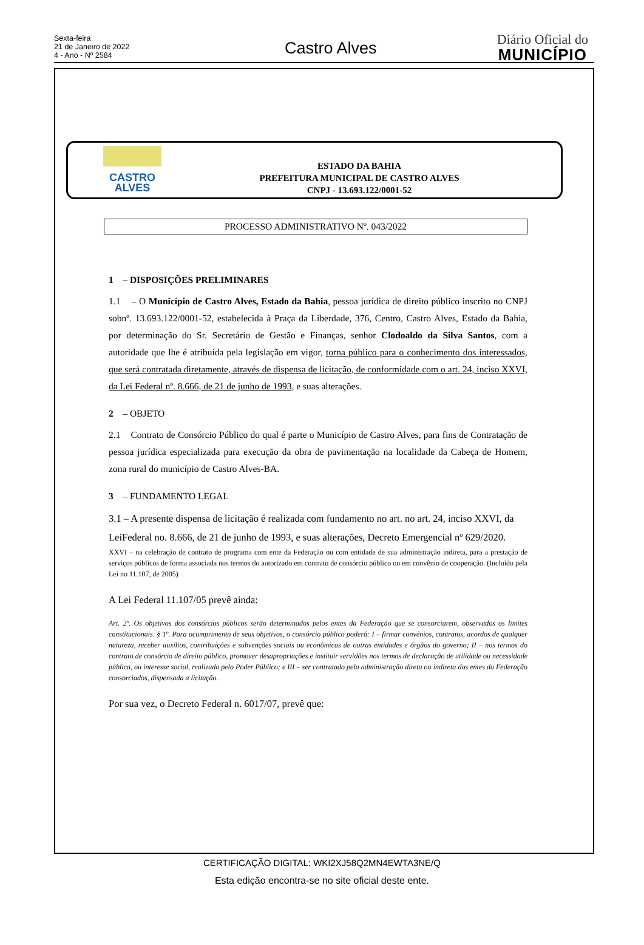Sexta-feira
21 de Janeiro de 2022
4 - Ano - Nº 2584
Castro Alves
Diário Oficial do
MUNICÍPIO
CASTRO
ALVES
ESTADO DA BAHIA
PREFEITURA MUNICIPAL DE CASTRO ALVES
CNPJ - 13.693.122/0001-52
PROCESSO ADMINISTRATIVO Nº. 043/2022
1 – DISPOSIÇÕES PRELIMINARES
1.1 – O Município de Castro Alves, Estado da Bahia, pessoa jurídica de direito público inscrito no CNPJ sobnº. 13.693.122/0001-52, estabelecida à Praça da Liberdade, 376, Centro, Castro Alves, Estado da Bahia, por determinação do Sr. Secretário de Gestão e Finanças, senhor Clodoaldo da Silva Santos, com a autoridade que lhe é atribuída pela legislação em vigor, torna público para o conhecimento dos interessados, que será contratada diretamente, através de dispensa de licitação, de conformidade com o art. 24, inciso XXVI, da Lei Federal nº. 8.666, de 21 de junho de 1993, e suas alterações.
2 – OBJETO
2.1 Contrato de Consórcio Público do qual é parte o Município de Castro Alves, para fins de Contratação de pessoa jurídica especializada para execução da obra de pavimentação na localidade da Cabeça de Homem, zona rural do município de Castro Alves-BA.
3 – FUNDAMENTO LEGAL
3.1 – A presente dispensa de licitação é realizada com fundamento no art. no art. 24, inciso XXVI, da LeiFederal no. 8.666, de 21 de junho de 1993, e suas alterações, Decreto Emergencial nº 629/2020.
XXVI – na celebração de contrato de programa com ente da Federação ou com entidade de sua administração indireta, para a prestação de serviços públicos de forma associada nos termos do autorizado em contrato de consórcio público ou em convênio de cooperação. (Incluído pela Lei no 11.107, de 2005)
A Lei Federal 11.107/05 prevê ainda:
Art. 2º. Os objetivos dos consórcios públicos serão determinados pelos entes da Federação que se consorciarem, observados os limites constitucionais. § 1º. Para ocumprimento de seus objetivos, o consórcio público poderá: I – firmar convênios, contratos, acordos de qualquer natureza, receber auxílios, contribuições e subvenções sociais ou econômicas de outras entidades e órgãos do governo; II – nos termos do contrato de consórcio de direito público, promover desapropriações e instituir servidões nos termos de declaração de utilidade ou necessidade pública, ou interesse social, realizada pelo Poder Público; e III – ser contratado pela administração direta ou indireta dos entes da Federação consorciados, dispensada a licitação.
Por sua vez, o Decreto Federal n. 6017/07, prevê que:
CERTIFICAÇÃO DIGITAL: WKI2XJ58Q2MN4EWTA3NE/Q
Esta edição encontra-se no site oficial deste ente.